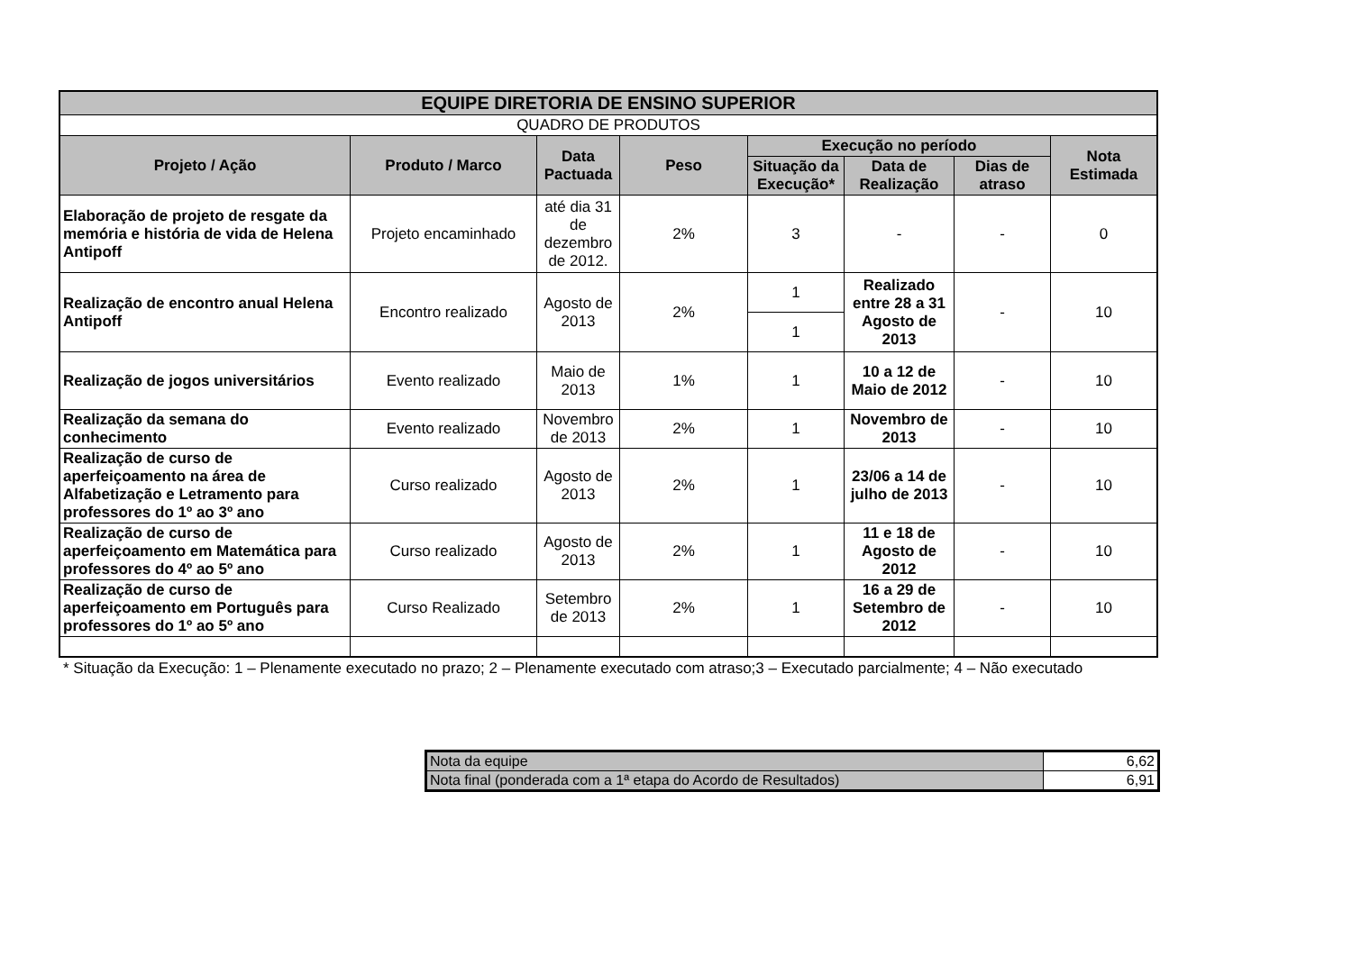| EQUIPE DIRETORIA DE ENSINO SUPERIOR | | | | | | | |
| --- | --- | --- | --- | --- | --- | --- | --- |
| QUADRO DE PRODUTOS | | | | | | | |
| Projeto / Ação | Produto / Marco | Data Pactuada | Peso | Execução no período | | | Nota Estimada |
| | | | | Situação da Execução* | Data de Realização | Dias de atraso | |
| Elaboração de projeto de resgate da memória e história de vida de Helena Antipoff | Projeto encaminhado | até dia 31 de dezembro de 2012. | 2% | 3 | - | - | 0 |
| Realização de encontro anual Helena Antipoff | Encontro realizado | Agosto de 2013 | 2% | 1 | Realizado entre 28 a 31 Agosto de 2013 | - | 10 |
| | | | | 1 | | | |
| Realização de jogos universitários | Evento realizado | Maio de 2013 | 1% | 1 | 10 a 12 de Maio de 2012 | - | 10 |
| Realização da semana do conhecimento | Evento realizado | Novembro de 2013 | 2% | 1 | Novembro de 2013 | - | 10 |
| Realização de curso de aperfeiçoamento na área de Alfabetização e Letramento para professores do 1º ao 3º ano | Curso realizado | Agosto de 2013 | 2% | 1 | 23/06 a 14 de julho de 2013 | - | 10 |
| Realização de curso de aperfeiçoamento em Matemática para professores do 4º ao 5º ano | Curso realizado | Agosto de 2013 | 2% | 1 | 11 e 18 de Agosto de 2012 | - | 10 |
| Realização de curso de aperfeiçoamento em Português para professores do 1º ao 5º ano | Curso Realizado | Setembro de 2013 | 2% | 1 | 16 a 29 de Setembro de 2012 | - | 10 |
* Situação da Execução: 1 – Plenamente executado no prazo; 2 – Plenamente executado com atraso;3 – Executado parcialmente; 4 – Não executado
| Nota da equipe | 6,62 |
| Nota final (ponderada com a 1ª etapa do Acordo de Resultados) | 6,91 |